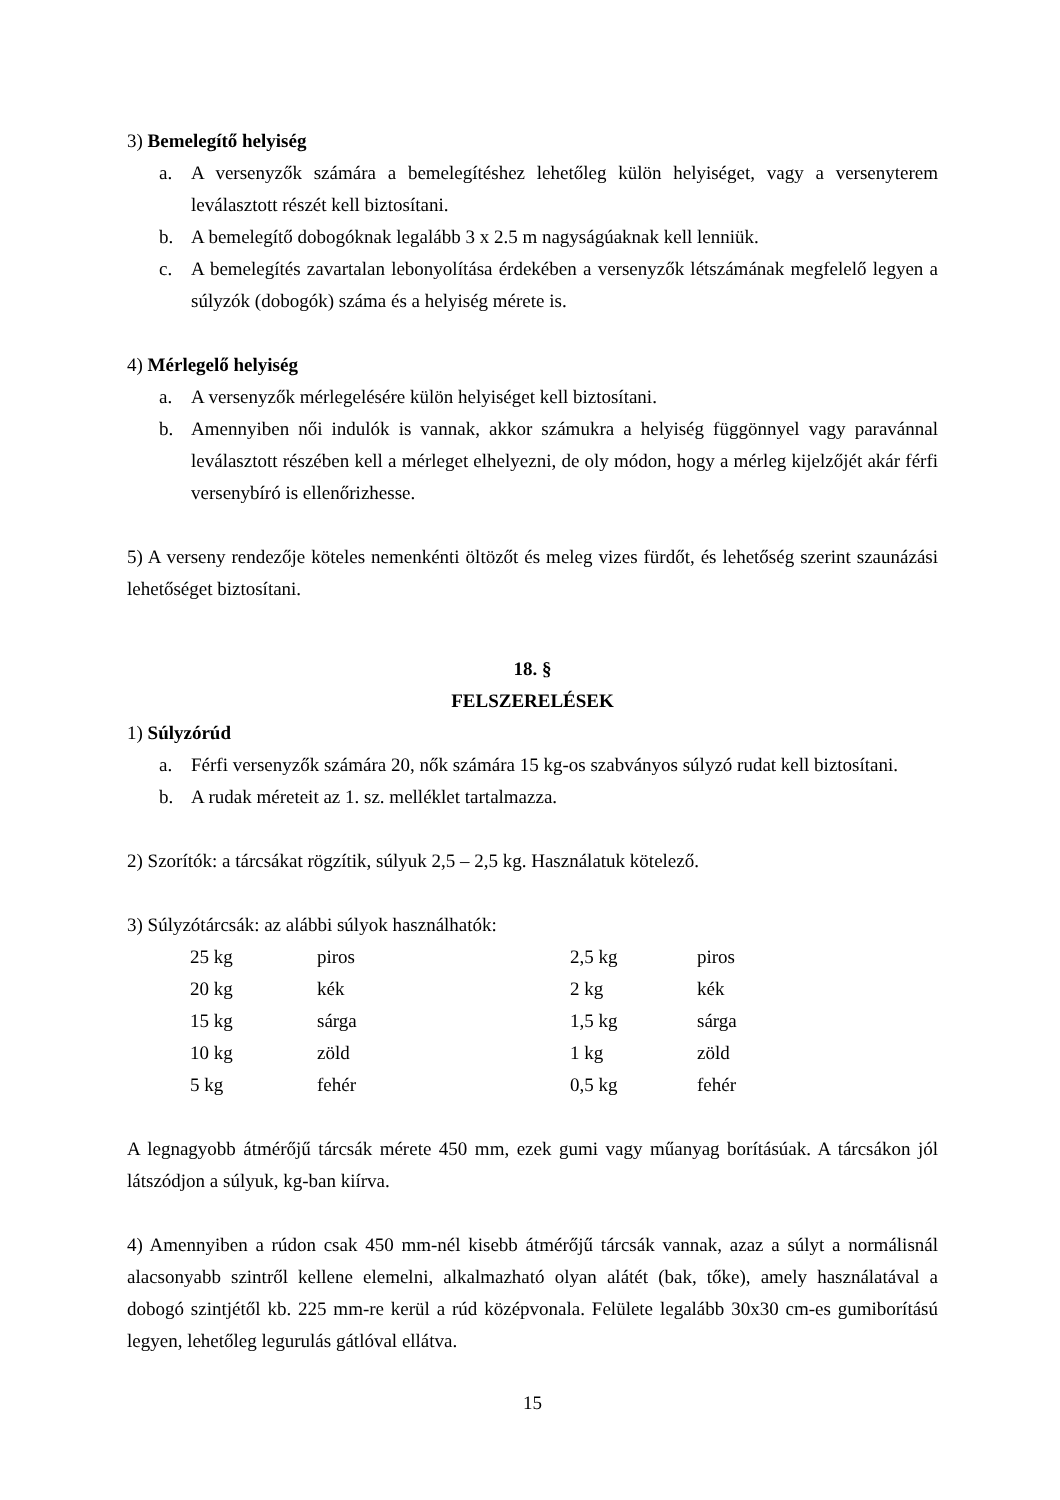3) Bemelegítő helyiség
a. A versenyzők számára a bemelegítéshez lehetőleg külön helyiséget, vagy a versenyterem leválasztott részét kell biztosítani.
b. A bemelegítő dobogóknak legalább 3 x 2.5 m nagyságúaknak kell lenniük.
c. A bemelegítés zavartalan lebonyolítása érdekében a versenyzők létszámának megfelelő legyen a súlyzók (dobogók) száma és a helyiség mérete is.
4) Mérlegelő helyiség
a. A versenyzők mérlegelésére külön helyiséget kell biztosítani.
b. Amennyiben női indulók is vannak, akkor számukra a helyiség függönnyel vagy paravánnal leválasztott részében kell a mérleget elhelyezni, de oly módon, hogy a mérleg kijelzőjét akár férfi versenybíró is ellenőrizhesse.
5) A verseny rendezője köteles nemenkénti öltözőt és meleg vizes fürdőt, és lehetőség szerint szaunázási lehetőséget biztosítani.
18. §
FELSZERELÉSEK
1) Súlyzórúd
a. Férfi versenyzők számára 20, nők számára 15 kg-os szabványos súlyzó rudat kell biztosítani.
b. A rudak méreteit az 1. sz. melléklet tartalmazza.
2) Szorítók: a tárcsákat rögzítik, súlyuk 2,5 – 2,5 kg. Használatuk kötelező.
3) Súlyzótárcsák: az alábbi súlyok használhatók:
| 25 kg | piros | 2,5 kg | piros |
| 20 kg | kék | 2 kg | kék |
| 15 kg | sárga | 1,5 kg | sárga |
| 10 kg | zöld | 1 kg | zöld |
| 5 kg | fehér | 0,5 kg | fehér |
A legnagyobb átmérőjű tárcsák mérete 450 mm, ezek gumi vagy műanyag borításúak. A tárcsákon jól látszódjon a súlyuk, kg-ban kiírva.
4) Amennyiben a rúdon csak 450 mm-nél kisebb átmérőjű tárcsák vannak, azaz a súlyt a normálisnál alacsonyabb szintről kellene elemelni, alkalmazható olyan alátét (bak, tőke), amely használatával a dobogó szintjétől kb. 225 mm-re kerül a rúd középvonala. Felülete legalább 30x30 cm-es gumiborítású legyen, lehetőleg legurulás gátlóval ellátva.
15